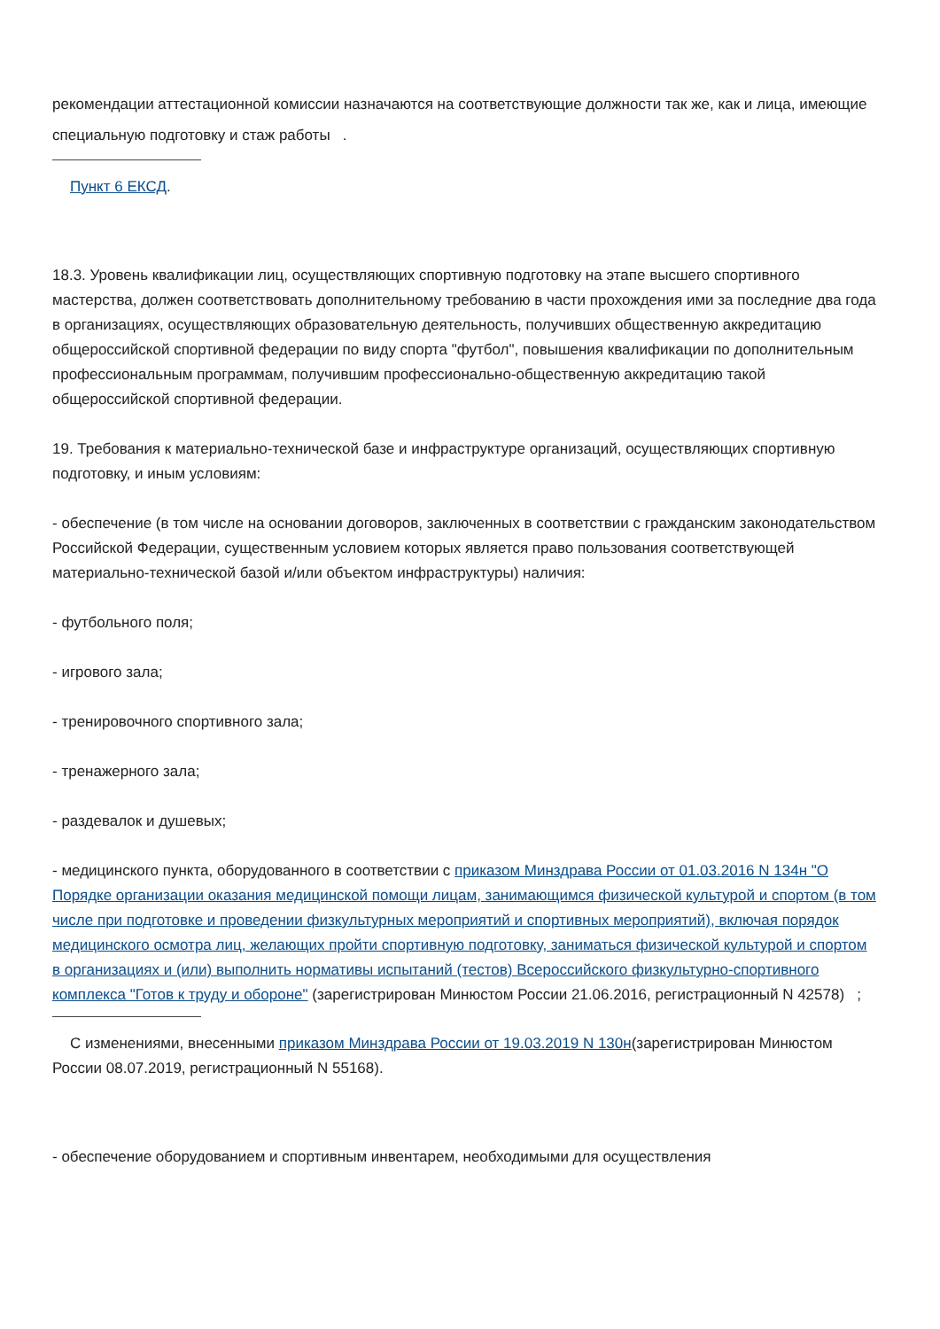рекомендации аттестационной комиссии назначаются на соответствующие должности так же, как и лица, имеющие специальную подготовку и стаж работы .
Пункт 6 ЕКСД.
18.3. Уровень квалификации лиц, осуществляющих спортивную подготовку на этапе высшего спортивного мастерства, должен соответствовать дополнительному требованию в части прохождения ими за последние два года в организациях, осуществляющих образовательную деятельность, получивших общественную аккредитацию общероссийской спортивной федерации по виду спорта "футбол", повышения квалификации по дополнительным профессиональным программам, получившим профессионально-общественную аккредитацию такой общероссийской спортивной федерации.
19. Требования к материально-технической базе и инфраструктуре организаций, осуществляющих спортивную подготовку, и иным условиям:
- обеспечение (в том числе на основании договоров, заключенных в соответствии с гражданским законодательством Российской Федерации, существенным условием которых является право пользования соответствующей материально-технической базой и/или объектом инфраструктуры) наличия:
- футбольного поля;
- игрового зала;
- тренировочного спортивного зала;
- тренажерного зала;
- раздевалок и душевых;
- медицинского пункта, оборудованного в соответствии с приказом Минздрава России от 01.03.2016 N 134н "О Порядке организации оказания медицинской помощи лицам, занимающимся физической культурой и спортом (в том числе при подготовке и проведении физкультурных мероприятий и спортивных мероприятий), включая порядок медицинского осмотра лиц, желающих пройти спортивную подготовку, заниматься физической культурой и спортом в организациях и (или) выполнить нормативы испытаний (тестов) Всероссийского физкультурно-спортивного комплекса "Готов к труду и обороне" (зарегистрирован Минюстом России 21.06.2016, регистрационный N 42578) ;
С изменениями, внесенными приказом Минздрава России от 19.03.2019 N 130н(зарегистрирован Минюстом России 08.07.2019, регистрационный N 55168).
- обеспечение оборудованием и спортивным инвентарем, необходимыми для осуществления